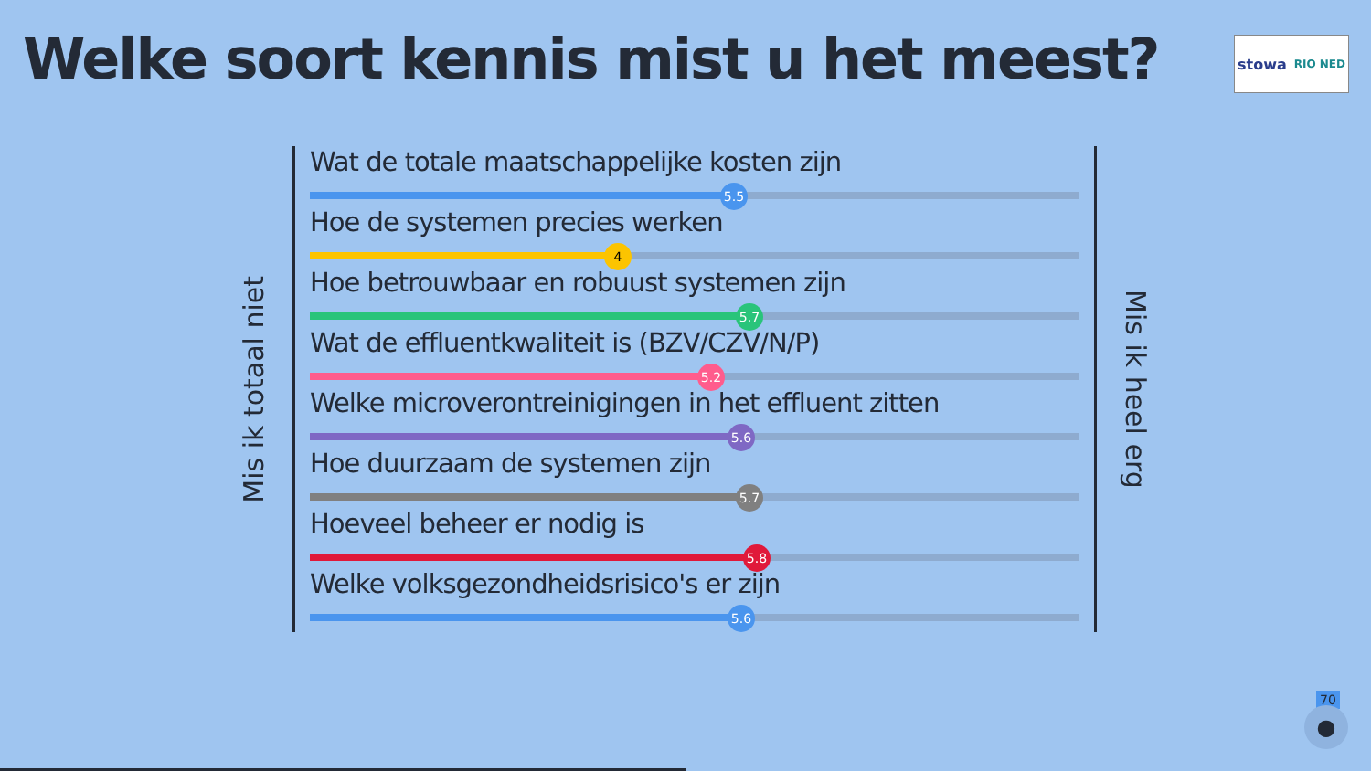Welke soort kennis mist u het meest?
stowa RIO NED
Mis ik totaal niet
Wat de totale maatschappelijke kosten zijn
5.5
Hoe de systemen precies werken
4
Hoe betrouwbaar en robuust systemen zijn
5.7
Wat de effluentkwaliteit is (BZV/CZV/N/P)
5.2
Welke microverontreinigingen in het effluent zitten
5.6
Hoe duurzaam de systemen zijn
5.7
Hoeveel beheer er nodig is
5.8
Welke volksgezondheidsrisico's er zijn
5.6
Mis ik heel erg
70
●